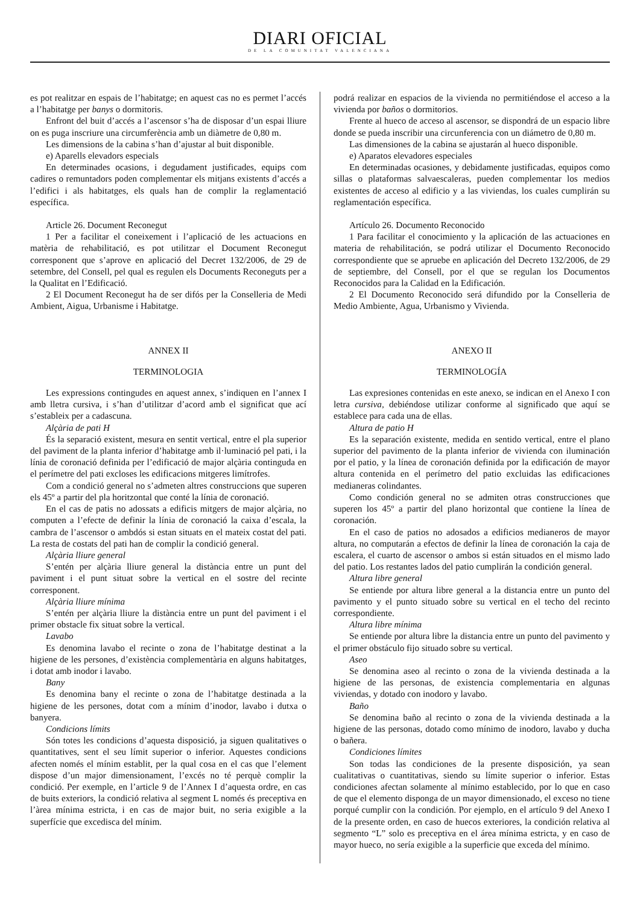DIARI OFICIAL
DE LA COMUNITAT VALENCIANA
es pot realitzar en espais de l’habitatge; en aquest cas no es permet l’accés a l’habitatge per banys o dormitoris.
Enfront del buit d’accés a l’ascensor s’ha de disposar d’un espai lliure on es puga inscriure una circumferència amb un diàmetre de 0,80 m.
Les dimensions de la cabina s’han d’ajustar al buit disponible.
e) Aparells elevadors especials
En determinades ocasions, i degudament justificades, equips com cadires o remuntadors poden complementar els mitjans existents d’accés a l’edifici i als habitatges, els quals han de complir la reglamentació específica.
Article 26. Document Reconegut
1 Per a facilitar el coneixement i l’aplicació de les actuacions en matèria de rehabilitació, es pot utilitzar el Document Reconegut corresponent que s’aprove en aplicació del Decret 132/2006, de 29 de setembre, del Consell, pel qual es regulen els Documents Reconeguts per a la Qualitat en l’Edificació.
2 El Document Reconegut ha de ser difós per la Conselleria de Medi Ambient, Aigua, Urbanisme i Habitatge.
ANNEX II
TERMINOLOGIA
Les expressions contingudes en aquest annex, s’indiquen en l’annex I amb lletra cursiva, i s’han d’utilitzar d’acord amb el significat que ací s’estableix per a cadascuna.
Alçària de pati H
És la separació existent, mesura en sentit vertical, entre el pla superior del paviment de la planta inferior d’habitatge amb il·luminació pel pati, i la línia de coronació definida per l’edificació de major alçària continguda en el perímetre del pati excloses les edificacions mitgeres limítrofes.
Com a condició general no s’admeten altres construccions que superen els 45º a partir del pla horitzontal que conté la línia de coronació.
En el cas de patis no adossats a edificis mitgers de major alçària, no computen a l’efecte de definir la línia de coronació la caixa d’escala, la cambra de l’ascensor o ambdós si estan situats en el mateix costat del pati. La resta de costats del pati han de complir la condició general.
Alçària lliure general
S’entén per alçària lliure general la distància entre un punt del paviment i el punt situat sobre la vertical en el sostre del recinte corresponent.
Alçària lliure mínima
S’entén per alçària lliure la distància entre un punt del paviment i el primer obstacle fix situat sobre la vertical.
Lavabo
Es denomina lavabo el recinte o zona de l’habitatge destinat a la higiene de les persones, d’existència complementària en alguns habitatges, i dotat amb inodor i lavabo.
Bany
Es denomina bany el recinte o zona de l’habitatge destinada a la higiene de les persones, dotat com a mínim d’inodor, lavabo i dutxa o banyera.
Condicions límits
Són totes les condicions d’aquesta disposició, ja siguen qualitatives o quantitatives, sent el seu límit superior o inferior. Aquestes condicions afecten només el mínim establit, per la qual cosa en el cas que l’element dispose d’un major dimensionament, l’excés no té perquè complir la condició. Per exemple, en l’article 9 de l’Annex I d’aquesta ordre, en cas de buits exteriors, la condició relativa al segment L només és preceptiva en l’àrea mínima estricta, i en cas de major buit, no seria exigible a la superfície que excedisca del mínim.
podrá realizar en espacios de la vivienda no permitiéndose el acceso a la vivienda por baños o dormitorios.
Frente al hueco de acceso al ascensor, se dispondrá de un espacio libre donde se pueda inscribir una circunferencia con un diámetro de 0,80 m.
Las dimensiones de la cabina se ajustarán al hueco disponible.
e) Aparatos elevadores especiales
En determinadas ocasiones, y debidamente justificadas, equipos como sillas o plataformas salvaescaleras, pueden complementar los medios existentes de acceso al edificio y a las viviendas, los cuales cumplirán su reglamentación específica.
Artículo 26. Documento Reconocido
1 Para facilitar el conocimiento y la aplicación de las actuaciones en materia de rehabilitación, se podrá utilizar el Documento Reconocido correspondiente que se apruebe en aplicación del Decreto 132/2006, de 29 de septiembre, del Consell, por el que se regulan los Documentos Reconocidos para la Calidad en la Edificación.
2 El Documento Reconocido será difundido por la Conselleria de Medio Ambiente, Agua, Urbanismo y Vivienda.
ANEXO II
TERMINOLOGÍA
Las expresiones contenidas en este anexo, se indican en el Anexo I con letra cursiva, debiéndose utilizar conforme al significado que aquí se establece para cada una de ellas.
Altura de patio H
Es la separación existente, medida en sentido vertical, entre el plano superior del pavimento de la planta inferior de vivienda con iluminación por el patio, y la línea de coronación definida por la edificación de mayor altura contenida en el perímetro del patio excluidas las edificaciones medianeras colindantes.
Como condición general no se admiten otras construcciones que superen los 45º a partir del plano horizontal que contiene la línea de coronación.
En el caso de patios no adosados a edificios medianeros de mayor altura, no computarán a efectos de definir la línea de coronación la caja de escalera, el cuarto de ascensor o ambos si están situados en el mismo lado del patio. Los restantes lados del patio cumplirán la condición general.
Altura libre general
Se entiende por altura libre general a la distancia entre un punto del pavimento y el punto situado sobre su vertical en el techo del recinto correspondiente.
Altura libre mínima
Se entiende por altura libre la distancia entre un punto del pavimento y el primer obstáculo fijo situado sobre su vertical.
Aseo
Se denomina aseo al recinto o zona de la vivienda destinada a la higiene de las personas, de existencia complementaria en algunas viviendas, y dotado con inodoro y lavabo.
Baño
Se denomina baño al recinto o zona de la vivienda destinada a la higiene de las personas, dotado como mínimo de inodoro, lavabo y ducha o bañera.
Condiciones límites
Son todas las condiciones de la presente disposición, ya sean cualitativas o cuantitativas, siendo su límite superior o inferior. Estas condiciones afectan solamente al mínimo establecido, por lo que en caso de que el elemento disponga de un mayor dimensionado, el exceso no tiene porqué cumplir con la condición. Por ejemplo, en el artículo 9 del Anexo I de la presente orden, en caso de huecos exteriores, la condición relativa al segmento “L” solo es preceptiva en el área mínima estricta, y en caso de mayor hueco, no sería exigible a la superficie que exceda del mínimo.